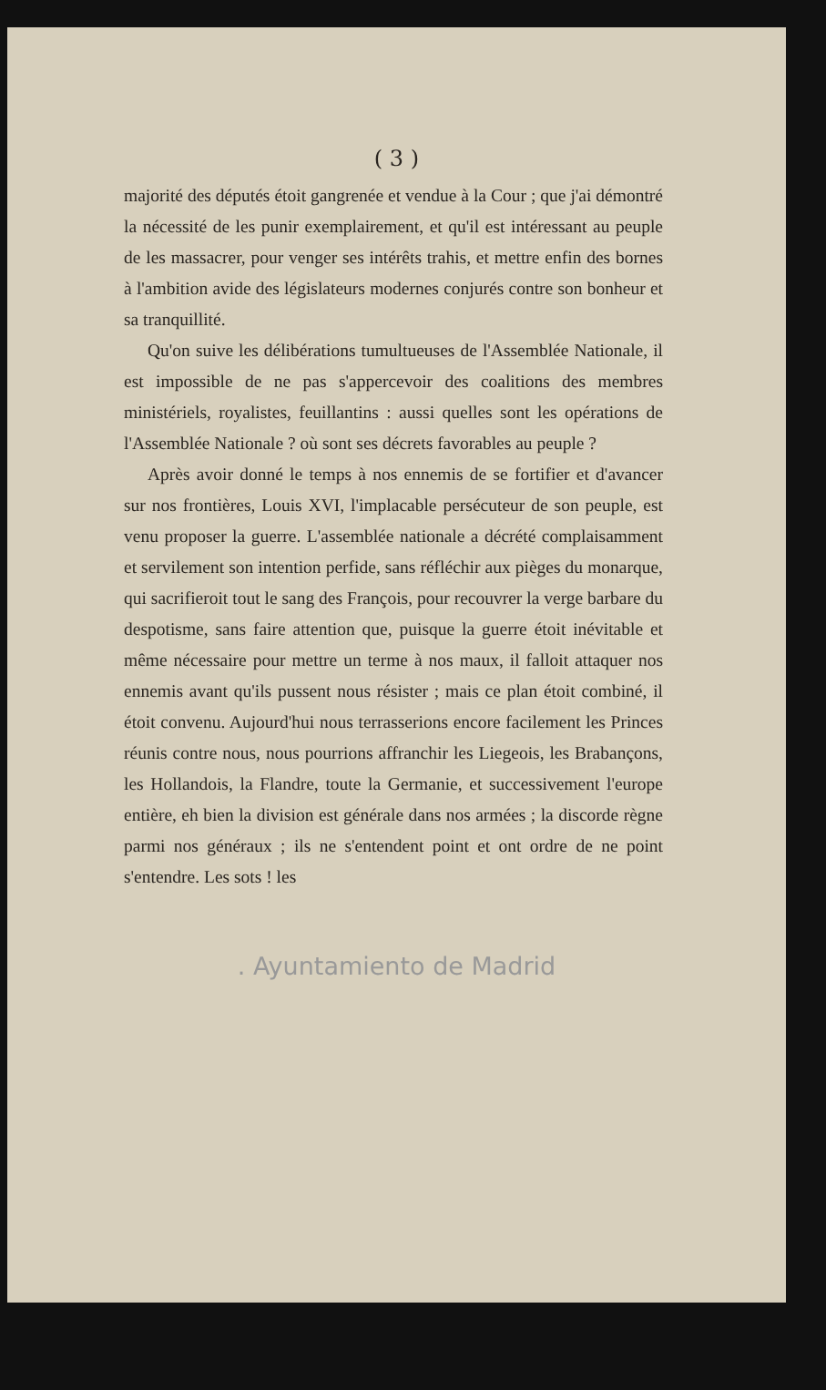( 3 )
majorité des députés étoit gangrenée et vendue à la Cour ; que j'ai démontré la nécessité de les punir exemplairement, et qu'il est intéressant au peuple de les massacrer, pour venger ses intérêts trahis, et mettre enfin des bornes à l'ambition avide des législateurs modernes conjurés contre son bonheur et sa tranquillité.
Qu'on suive les délibérations tumultueuses de l'Assemblée Nationale, il est impossible de ne pas s'appercevoir des coalitions des membres ministériels, royalistes, feuillantins : aussi quelles sont les opérations de l'Assemblée Nationale ? où sont ses décrets favorables au peuple ?
Après avoir donné le temps à nos ennemis de se fortifier et d'avancer sur nos frontières, Louis XVI, l'implacable persécuteur de son peuple, est venu proposer la guerre. L'assemblée nationale a décrété complaisamment et servilement son intention perfide, sans réfléchir aux pièges du monarque, qui sacrifieroit tout le sang des François, pour recouvrer la verge barbare du despotisme, sans faire attention que, puisque la guerre étoit inévitable et même nécessaire pour mettre un terme à nos maux, il falloit attaquer nos ennemis avant qu'ils pussent nous résister ; mais ce plan étoit combiné, il étoit convenu. Aujourd'hui nous terrasserions encore facilement les Princes réunis contre nous, nous pourrions affranchir les Liegeois, les Brabançons, les Hollandois, la Flandre, toute la Germanie, et successivement l'europe entière, eh bien la division est générale dans nos armées ; la discorde règne parmi nos généraux ; ils ne s'entendent point et ont ordre de ne point s'entendre. Les sots ! les
. Ayuntamiento de Madrid